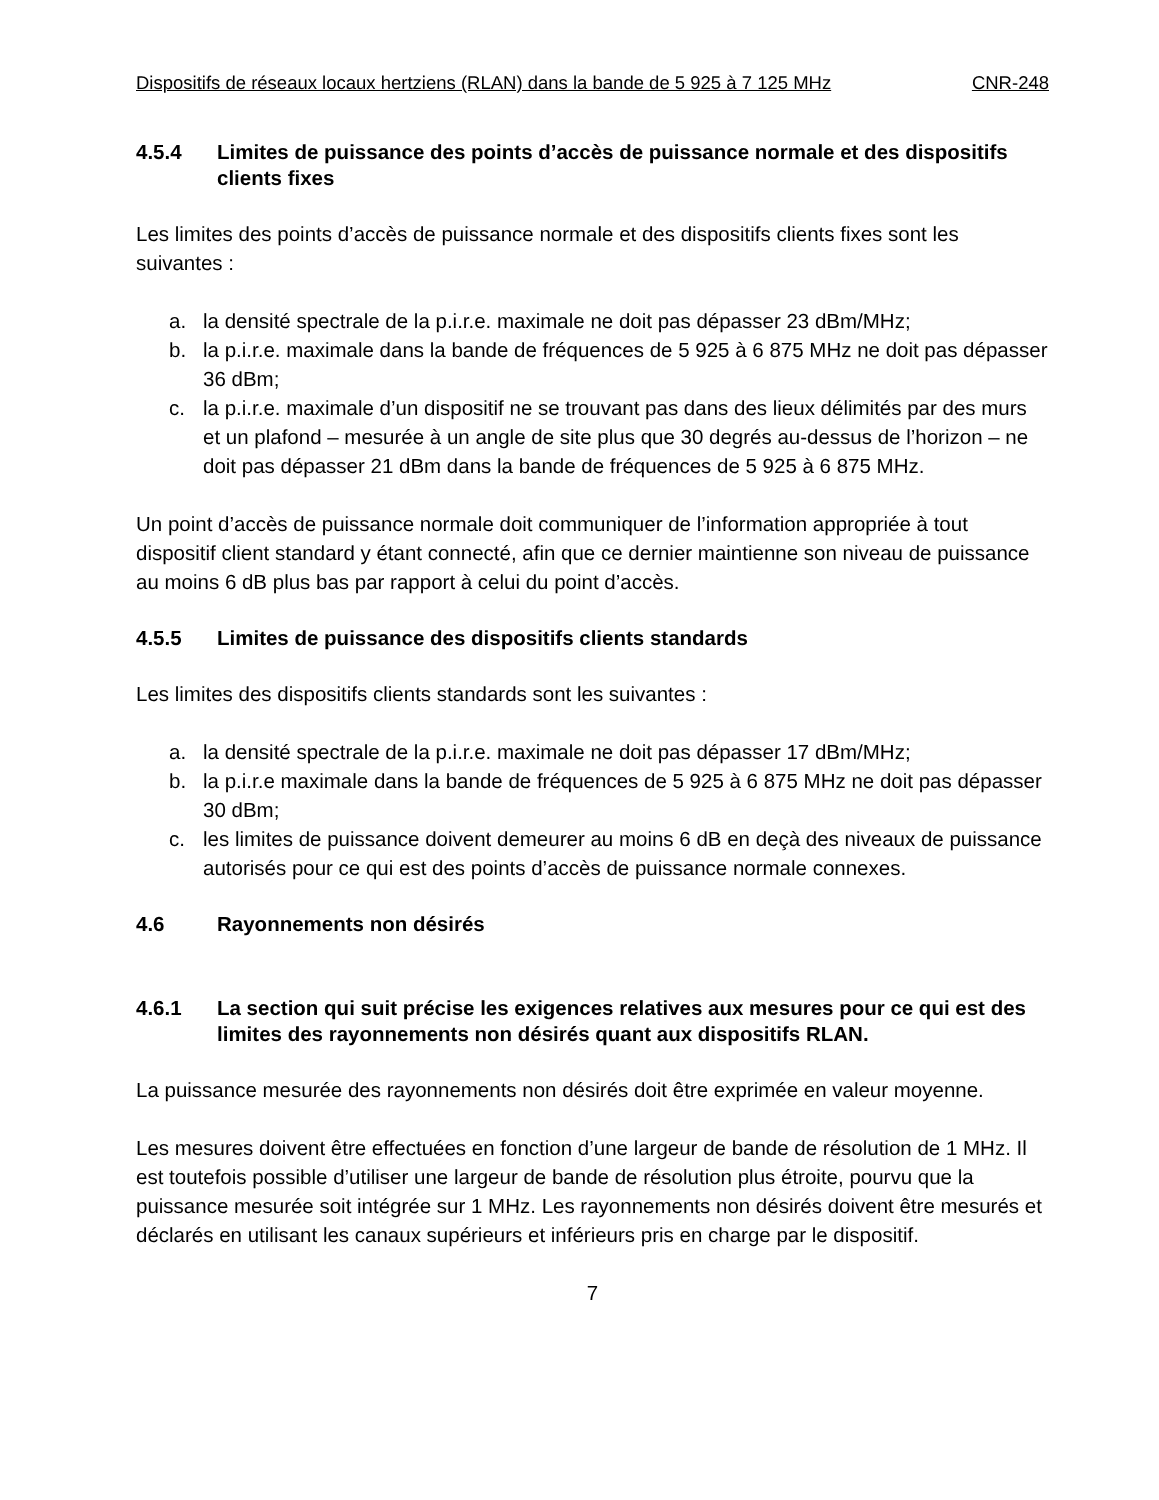Dispositifs de réseaux locaux hertziens (RLAN) dans la bande de 5 925 à 7 125 MHz CNR-248
4.5.4 Limites de puissance des points d’accès de puissance normale et des dispositifs clients fixes
Les limites des points d’accès de puissance normale et des dispositifs clients fixes sont les suivantes :
a. la densité spectrale de la p.i.r.e. maximale ne doit pas dépasser 23 dBm/MHz;
b. la p.i.r.e. maximale dans la bande de fréquences de 5 925 à 6 875 MHz ne doit pas dépasser 36 dBm;
c. la p.i.r.e. maximale d’un dispositif ne se trouvant pas dans des lieux délimités par des murs et un plafond – mesurée à un angle de site plus que 30 degrés au-dessus de l’horizon – ne doit pas dépasser 21 dBm dans la bande de fréquences de 5 925 à 6 875 MHz.
Un point d’accès de puissance normale doit communiquer de l’information appropriée à tout dispositif client standard y étant connecté, afin que ce dernier maintienne son niveau de puissance au moins 6 dB plus bas par rapport à celui du point d’accès.
4.5.5 Limites de puissance des dispositifs clients standards
Les limites des dispositifs clients standards sont les suivantes :
a. la densité spectrale de la p.i.r.e. maximale ne doit pas dépasser 17 dBm/MHz;
b. la p.i.r.e maximale dans la bande de fréquences de 5 925 à 6 875 MHz ne doit pas dépasser 30 dBm;
c. les limites de puissance doivent demeurer au moins 6 dB en deçà des niveaux de puissance autorisés pour ce qui est des points d’accès de puissance normale connexes.
4.6 Rayonnements non désirés
4.6.1 La section qui suit précise les exigences relatives aux mesures pour ce qui est des limites des rayonnements non désirés quant aux dispositifs RLAN.
La puissance mesurée des rayonnements non désirés doit être exprimée en valeur moyenne.
Les mesures doivent être effectuées en fonction d’une largeur de bande de résolution de 1 MHz. Il est toutefois possible d’utiliser une largeur de bande de résolution plus étroite, pourvu que la puissance mesurée soit intégrée sur 1 MHz. Les rayonnements non désirés doivent être mesurés et déclarés en utilisant les canaux supérieurs et inférieurs pris en charge par le dispositif.
7